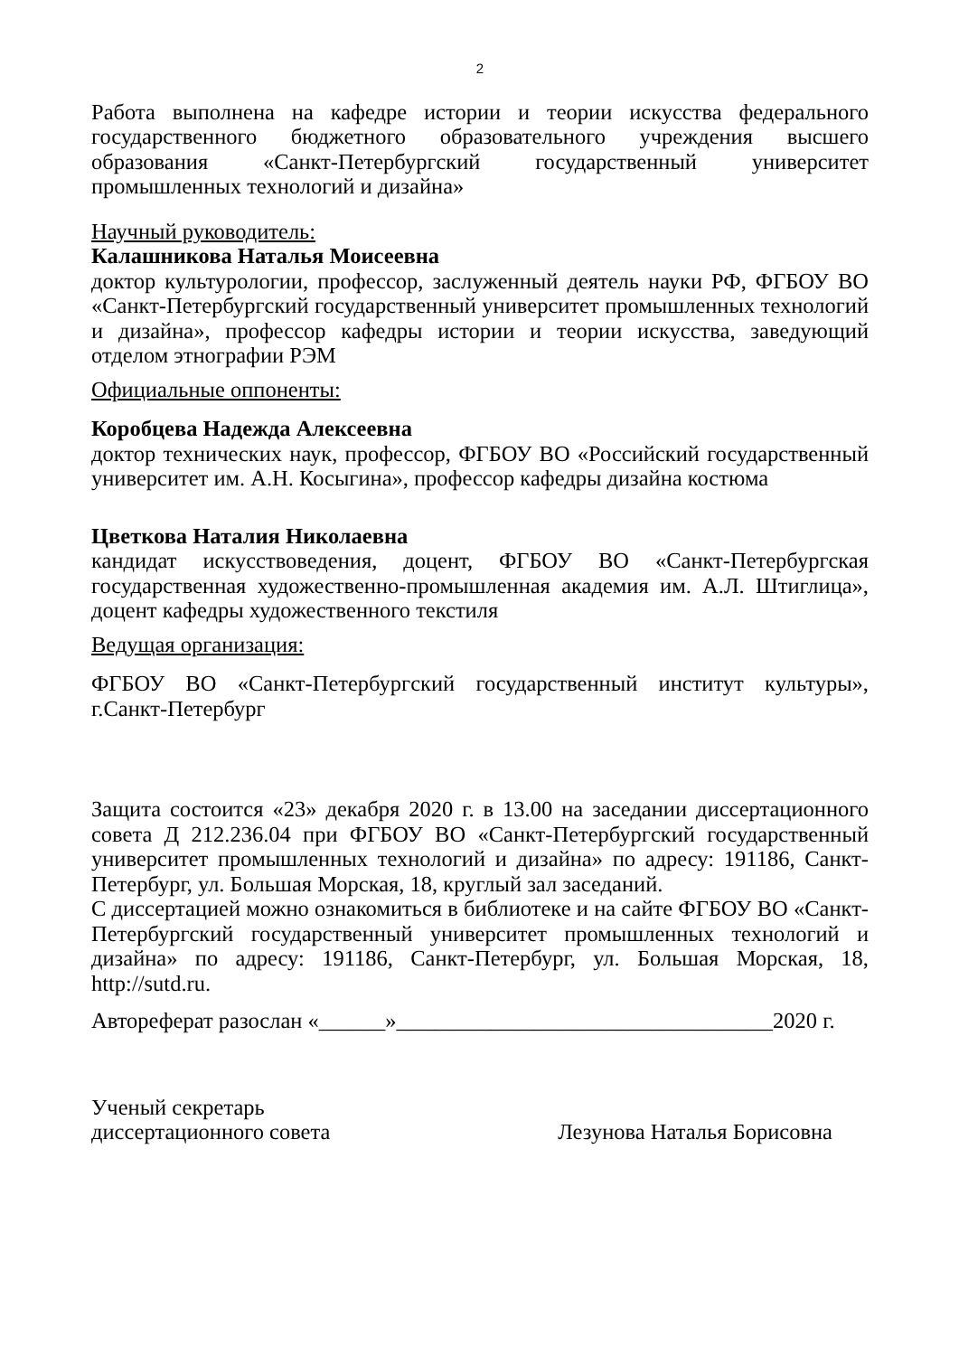2
Работа выполнена на кафедре истории и теории искусства федерального государственного бюджетного образовательного учреждения высшего образования «Санкт-Петербургский государственный университет промышленных технологий и дизайна»
Научный руководитель:
Калашникова Наталья Моисеевна
доктор культурологии, профессор, заслуженный деятель науки РФ, ФГБОУ ВО «Санкт-Петербургский государственный университет промышленных технологий и дизайна», профессор кафедры истории и теории искусства, заведующий отделом этнографии РЭМ
Официальные оппоненты:
Коробцева Надежда Алексеевна
доктор технических наук, профессор, ФГБОУ ВО «Российский государственный университет им. А.Н. Косыгина», профессор кафедры дизайна костюма
Цветкова Наталия Николаевна
кандидат искусствоведения, доцент, ФГБОУ ВО «Санкт-Петербургская государственная художественно-промышленная академия им. А.Л. Штиглица», доцент кафедры художественного текстиля
Ведущая организация:
ФГБОУ ВО «Санкт-Петербургский государственный институт культуры», г.Санкт-Петербург
Защита состоится «23» декабря 2020 г. в 13.00 на заседании диссертационного совета Д 212.236.04 при ФГБОУ ВО «Санкт-Петербургский государственный университет промышленных технологий и дизайна» по адресу: 191186, Санкт-Петербург, ул. Большая Морская, 18, круглый зал заседаний.
С диссертацией можно ознакомиться в библиотеке и на сайте ФГБОУ ВО «Санкт-Петербургский государственный университет промышленных технологий и дизайна» по адресу: 191186, Санкт-Петербург, ул. Большая Морская, 18, http://sutd.ru.
Автореферат разослан «______»__________________________________2020 г.
Ученый секретарь
диссертационного совета Лезунова Наталья Борисовна